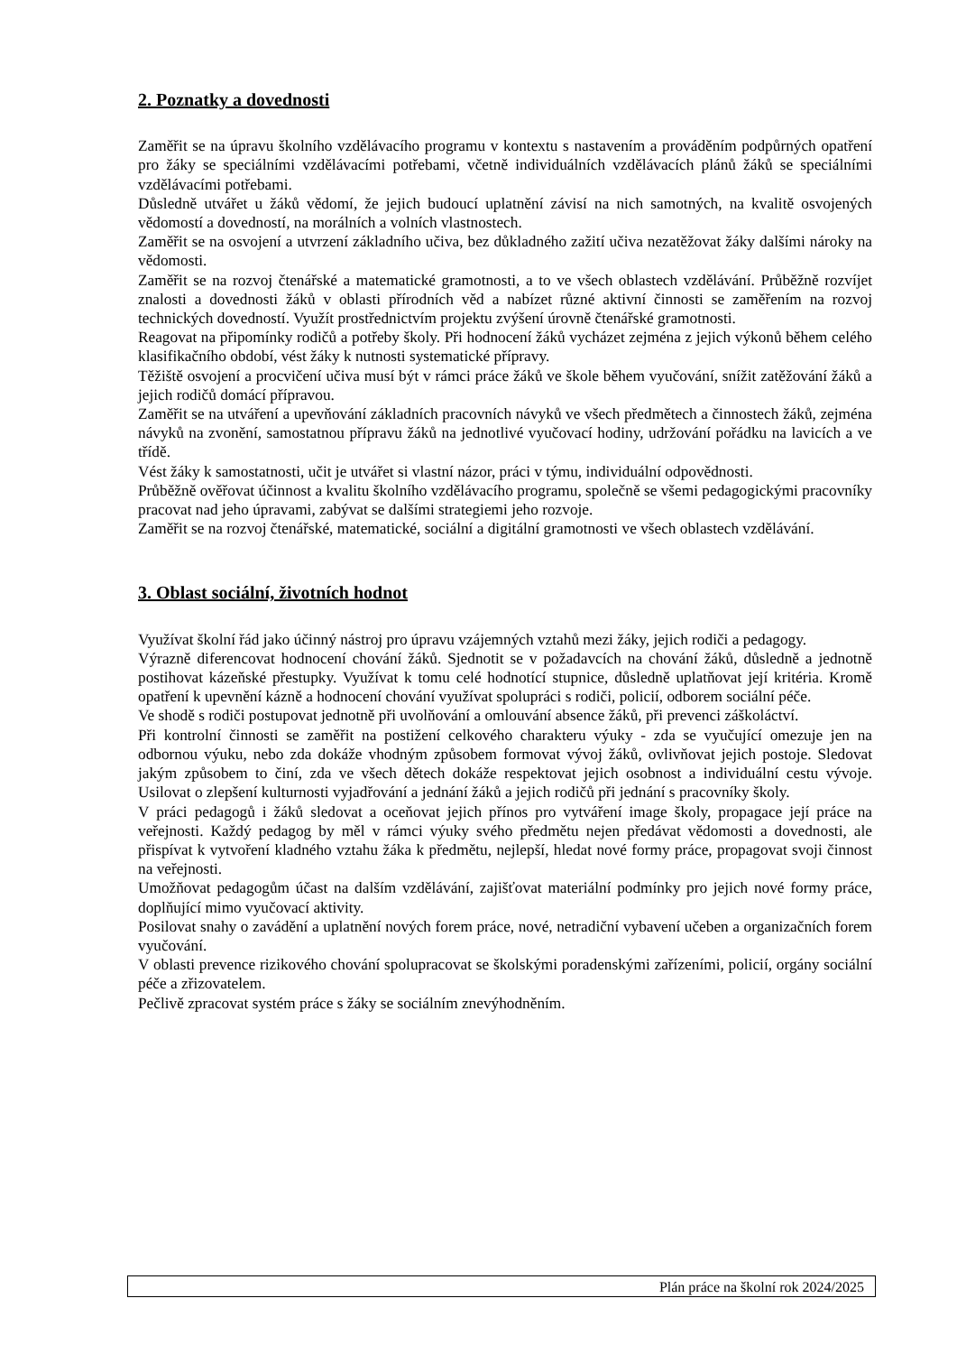2. Poznatky a dovednosti
Zaměřit se na úpravu školního vzdělávacího programu v kontextu s nastavením a prováděním podpůrných opatření pro žáky se speciálními vzdělávacími potřebami, včetně individuálních vzdělávacích plánů žáků se speciálními vzdělávacími potřebami.
Důsledně utvářet u žáků vědomí, že jejich budoucí uplatnění závisí na nich samotných, na kvalitě osvojených vědomostí a dovedností, na morálních a volních vlastnostech.
Zaměřit se na osvojení a utvrzení základního učiva, bez důkladného zažití učiva nezatěžovat žáky dalšími nároky na vědomosti.
Zaměřit se na rozvoj čtenářské a matematické gramotnosti, a to ve všech oblastech vzdělávání. Průběžně rozvíjet znalosti a dovednosti žáků v oblasti přírodních věd a nabízet různé aktivní činnosti se zaměřením na rozvoj technických dovedností. Využít prostřednictvím projektu zvýšení úrovně čtenářské gramotnosti.
Reagovat na připomínky rodičů a potřeby školy. Při hodnocení žáků vycházet zejména z jejich výkonů během celého klasifikačního období, vést žáky k nutnosti systematické přípravy.
Těžiště osvojení a procvičení učiva musí být v rámci práce žáků ve škole během vyučování, snížit zatěžování žáků a jejich rodičů domácí přípravou.
Zaměřit se na utváření a upevňování základních pracovních návyků ve všech předmětech a činnostech žáků, zejména návyků na zvonění, samostatnou přípravu žáků na jednotlivé vyučovací hodiny, udržování pořádku na lavicích a ve třídě.
Vést žáky k samostatnosti, učit je utvářet si vlastní názor, práci v týmu, individuální odpovědnosti.
Průběžně ověřovat účinnost a kvalitu školního vzdělávacího programu, společně se všemi pedagogickými pracovníky pracovat nad jeho úpravami, zabývat se dalšími strategiemi jeho rozvoje.
Zaměřit se na rozvoj čtenářské, matematické, sociální a digitální gramotnosti ve všech oblastech vzdělávání.
3. Oblast sociální, životních hodnot
Využívat školní řád jako účinný nástroj pro úpravu vzájemných vztahů mezi žáky, jejich rodiči a pedagogy.
Výrazně diferencovat hodnocení chování žáků. Sjednotit se v požadavcích na chování žáků, důsledně a jednotně postihovat kázeňské přestupky. Využívat k tomu celé hodnotící stupnice, důsledně uplatňovat její kritéria. Kromě opatření k upevnění kázně a hodnocení chování využívat spolupráci s rodiči, policií, odborem sociální péče.
Ve shodě s rodiči postupovat jednotně při uvolňování a omlouvání absence žáků, při prevenci záškoláctví.
Při kontrolní činnosti se zaměřit na postižení celkového charakteru výuky - zda se vyučující omezuje jen na odbornou výuku, nebo zda dokáže vhodným způsobem formovat vývoj žáků, ovlivňovat jejich postoje. Sledovat jakým způsobem to činí, zda ve všech dětech dokáže respektovat jejich osobnost a individuální cestu vývoje. Usilovat o zlepšení kulturnosti vyjadřování a jednání žáků a jejich rodičů při jednání s pracovníky školy.
V práci pedagogů i žáků sledovat a oceňovat jejich přínos pro vytváření image školy, propagace její práce na veřejnosti. Každý pedagog by měl v rámci výuky svého předmětu nejen předávat vědomosti a dovednosti, ale přispívat k vytvoření kladného vztahu žáka k předmětu, nejlepší, hledat nové formy práce, propagovat svoji činnost na veřejnosti.
Umožňovat pedagogům účast na dalším vzdělávání, zajišťovat materiální podmínky pro jejich nové formy práce, doplňující mimo vyučovací aktivity.
Posilovat snahy o zavádění a uplatnění nových forem práce, nové, netradiční vybavení učeben a organizačních forem vyučování.
V oblasti prevence rizikového chování spolupracovat se školskými poradenskými zařízeními, policií, orgány sociální péče a zřizovatelem.
Pečlivě zpracovat systém práce s žáky se sociálním znevýhodněním.
Plán práce na školní rok 2024/2025